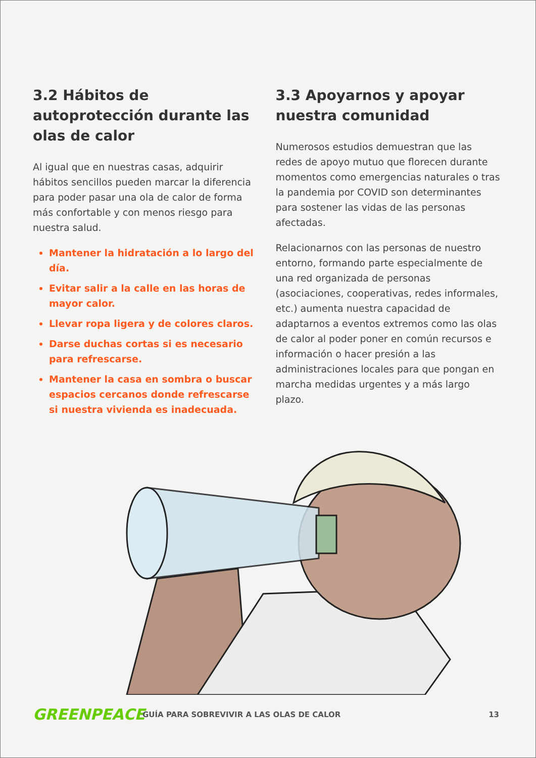3.2 Hábitos de autoprotección durante las olas de calor
Al igual que en nuestras casas, adquirir hábitos sencillos pueden marcar la diferencia para poder pasar una ola de calor de forma más confortable y con menos riesgo para nuestra salud.
Mantener la hidratación a lo largo del día.
Evitar salir a la calle en las horas de mayor calor.
Llevar ropa ligera y de colores claros.
Darse duchas cortas si es necesario para refrescarse.
Mantener la casa en sombra o buscar espacios cercanos donde refrescarse si nuestra vivienda es inadecuada.
3.3 Apoyarnos y apoyar nuestra comunidad
Numerosos estudios demuestran que las redes de apoyo mutuo que florecen durante momentos como emergencias naturales o tras la pandemia por COVID son determinantes para sostener las vidas de las personas afectadas.
Relacionarnos con las personas de nuestro entorno, formando parte especialmente de una red organizada de personas (asociaciones, cooperativas, redes informales, etc.) aumenta nuestra capacidad de adaptarnos a eventos extremos como las olas de calor al poder poner en común recursos e información o hacer presión a las administraciones locales para que pongan en marcha medidas urgentes y a más largo plazo.
GREENPEACE
GUÍA PARA SOBREVIVIR A LAS OLAS DE CALOR
13